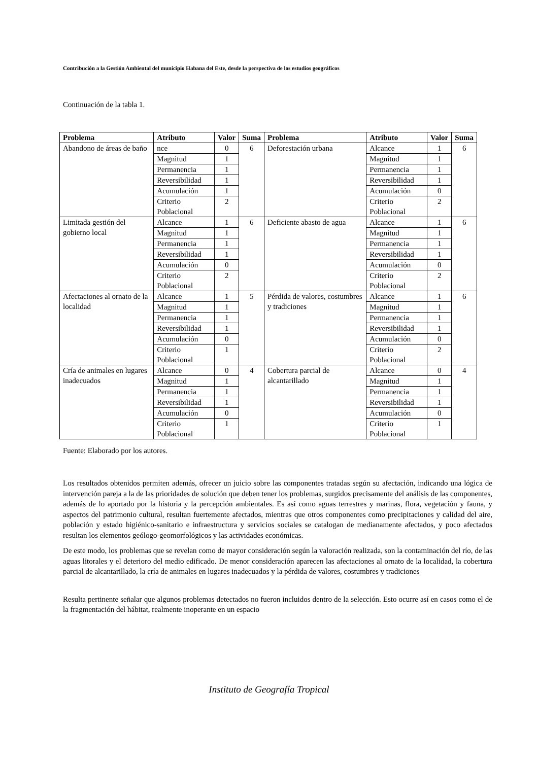Contribución a la Gestión Ambiental del municipio Habana del Este, desde la perspectiva de los estudios geográficos
Continuación de la tabla 1.
| Problema | Atributo | Valor | Suma | Problema | Atributo | Valor | Suma |
| --- | --- | --- | --- | --- | --- | --- | --- |
| Abandono de áreas de baño | nce | 0 | 6 | Deforestación urbana | Alcance | 1 | 6 |
| | Magnitud | 1 | | | Magnitud | 1 | |
| | Permanencia | 1 | | | Permanencia | 1 | |
| | Reversibilidad | 1 | | | Reversibilidad | 1 | |
| | Acumulación | 1 | | | Acumulación | 0 | |
| | Criterio Poblacional | 2 | | | Criterio Poblacional | 2 | |
| Limitada gestión del gobierno local | Alcance | 1 | 6 | Deficiente abasto de agua | Alcance | 1 | 6 |
| | Magnitud | 1 | | | Magnitud | 1 | |
| | Permanencia | 1 | | | Permanencia | 1 | |
| | Reversibilidad | 1 | | | Reversibilidad | 1 | |
| | Acumulación | 0 | | | Acumulación | 0 | |
| | Criterio Poblacional | 2 | | | Criterio Poblacional | 2 | |
| Afectaciones al ornato de la localidad | Alcance | 1 | 5 | Pérdida de valores, costumbres y tradiciones | Alcance | 1 | 6 |
| | Magnitud | 1 | | | Magnitud | 1 | |
| | Permanencia | 1 | | | Permanencia | 1 | |
| | Reversibilidad | 1 | | | Reversibilidad | 1 | |
| | Acumulación | 0 | | | Acumulación | 0 | |
| | Criterio Poblacional | 1 | | | Criterio Poblacional | 2 | |
| Cría de animales en lugares inadecuados | Alcance | 0 | 4 | Cobertura parcial de alcantarillado | Alcance | 0 | 4 |
| | Magnitud | 1 | | | Magnitud | 1 | |
| | Permanencia | 1 | | | Permanencia | 1 | |
| | Reversibilidad | 1 | | | Reversibilidad | 1 | |
| | Acumulación | 0 | | | Acumulación | 0 | |
| | Criterio Poblacional | 1 | | | Criterio Poblacional | 1 | |
Fuente: Elaborado por los autores.
Los resultados obtenidos permiten además, ofrecer un juicio sobre las componentes tratadas según su afectación, indicando una lógica de intervención pareja a la de las prioridades de solución que deben tener los problemas, surgidos precisamente del análisis de las componentes, además de lo aportado por la historia y la percepción ambientales. Es así como aguas terrestres y marinas, flora, vegetación y fauna, y aspectos del patrimonio cultural, resultan fuertemente afectados, mientras que otros componentes como precipitaciones y calidad del aire, población y estado higiénico-sanitario e infraestructura y servicios sociales se catalogan de medianamente afectados, y poco afectados resultan los elementos geólogo-geomorfológicos y las actividades económicas.
De este modo, los problemas que se revelan como de mayor consideración según la valoración realizada, son la contaminación del río, de las aguas litorales y el deterioro del medio edificado. De menor consideración aparecen las afectaciones al ornato de la localidad, la cobertura parcial de alcantarillado, la cría de animales en lugares inadecuados y la pérdida de valores, costumbres y tradiciones
Resulta pertinente señalar que algunos problemas detectados no fueron incluidos dentro de la selección. Esto ocurre así en casos como el de la fragmentación del hábitat, realmente inoperante en un espacio
Instituto de Geografía Tropical